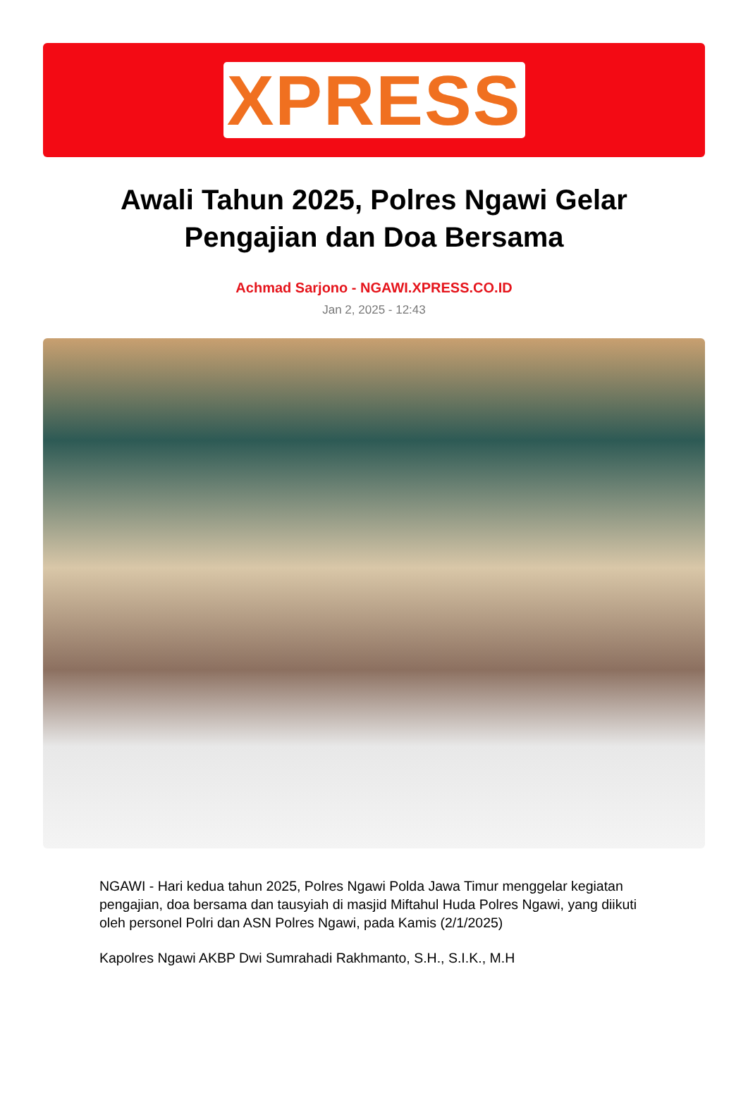XPRESS
Awali Tahun 2025, Polres Ngawi Gelar Pengajian dan Doa Bersama
Achmad Sarjono - NGAWI.XPRESS.CO.ID
Jan 2, 2025 - 12:43
NGAWI - Hari kedua tahun 2025, Polres Ngawi Polda Jawa Timur menggelar kegiatan pengajian, doa bersama dan tausyiah di masjid Miftahul Huda Polres Ngawi, yang diikuti oleh personel Polri dan ASN Polres Ngawi, pada Kamis (2/1/2025)
Kapolres Ngawi AKBP Dwi Sumrahadi Rakhmanto, S.H., S.I.K., M.H